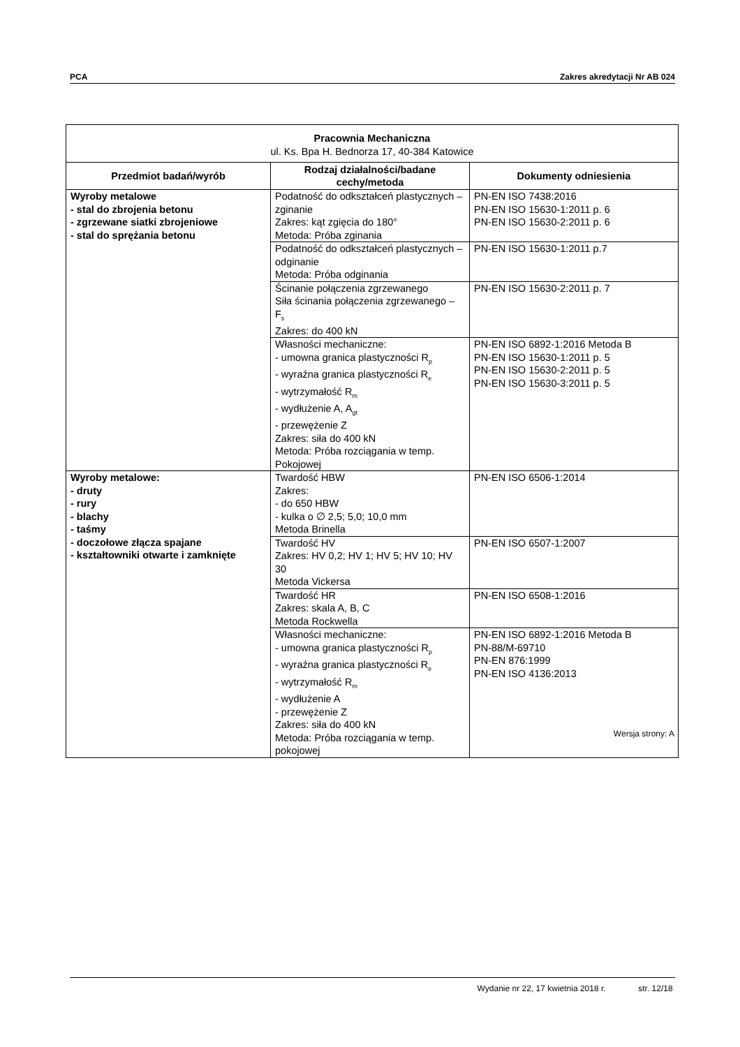PCA Zakres akredytacji Nr AB 024
| Pracownia Mechaniczna ul. Ks. Bpa H. Bednorza 17, 40-384 Katowice | | |
| --- | --- | --- |
| Przedmiot badań/wyrób | Rodzaj działalności/badane cechy/metoda | Dokumenty odniesienia |
| Wyroby metalowe - stal do zbrojenia betonu - zgrzewane siatki zbrojeniowe - stal do sprężania betonu | Podatność do odkształceń plastycznych – zginanie Zakres: kąt zgięcia do 180° Metoda: Próba zginania | PN-EN ISO 7438:2016 PN-EN ISO 15630-1:2011 p. 6 PN-EN ISO 15630-2:2011 p. 6 |
| | Podatność do odkształceń plastycznych – odginanie Metoda: Próba odginania | PN-EN ISO 15630-1:2011 p.7 |
| | Ścinanie połączenia zgrzewanego Siła ścinania połączenia zgrzewanego – F<sub>s</sub> Zakres: do 400 kN | PN-EN ISO 15630-2:2011 p. 7 |
| | Własności mechaniczne: - umowna granica plastyczności R<sub>p</sub> - wyraźna granica plastyczności R<sub>e</sub> - wytrzymałość R<sub>m</sub> - wydłużenie A, A<sub>gt</sub> - przewężenie Z Zakres: siła do 400 kN Metoda: Próba rozciągania w temp. Pokojowej | PN-EN ISO 6892-1:2016 Metoda B PN-EN ISO 15630-1:2011 p. 5 PN-EN ISO 15630-2:2011 p. 5 PN-EN ISO 15630-3:2011 p. 5 |
| Wyroby metalowe: - druty - rury - blachy - taśmy - doczołowe złącza spajane - kształtowniki otwarte i zamknięte | Twardość HBW Zakres: - do 650 HBW - kulka o ∅ 2,5; 5,0; 10,0 mm Metoda Brinella | PN-EN ISO 6506-1:2014 |
| | Twardość HV Zakres: HV 0,2; HV 1; HV 5; HV 10; HV 30 Metoda Vickersa | PN-EN ISO 6507-1:2007 |
| | Twardość HR Zakres: skala A, B, C Metoda Rockwella | PN-EN ISO 6508-1:2016 |
| | Własności mechaniczne: - umowna granica plastyczności R<sub>p</sub> - wyraźna granica plastyczności R<sub>e</sub> - wytrzymałość R<sub>m</sub> - wydłużenie A - przewężenie Z Zakres: siła do 400 kN Metoda: Próba rozciągania w temp. pokojowej | PN-EN ISO 6892-1:2016 Metoda B PN-88/M-69710 PN-EN 876:1999 PN-EN ISO 4136:2013 |
Wersja strony: A
Wydanie nr 22, 17 kwietnia 2018 r. str. 12/18